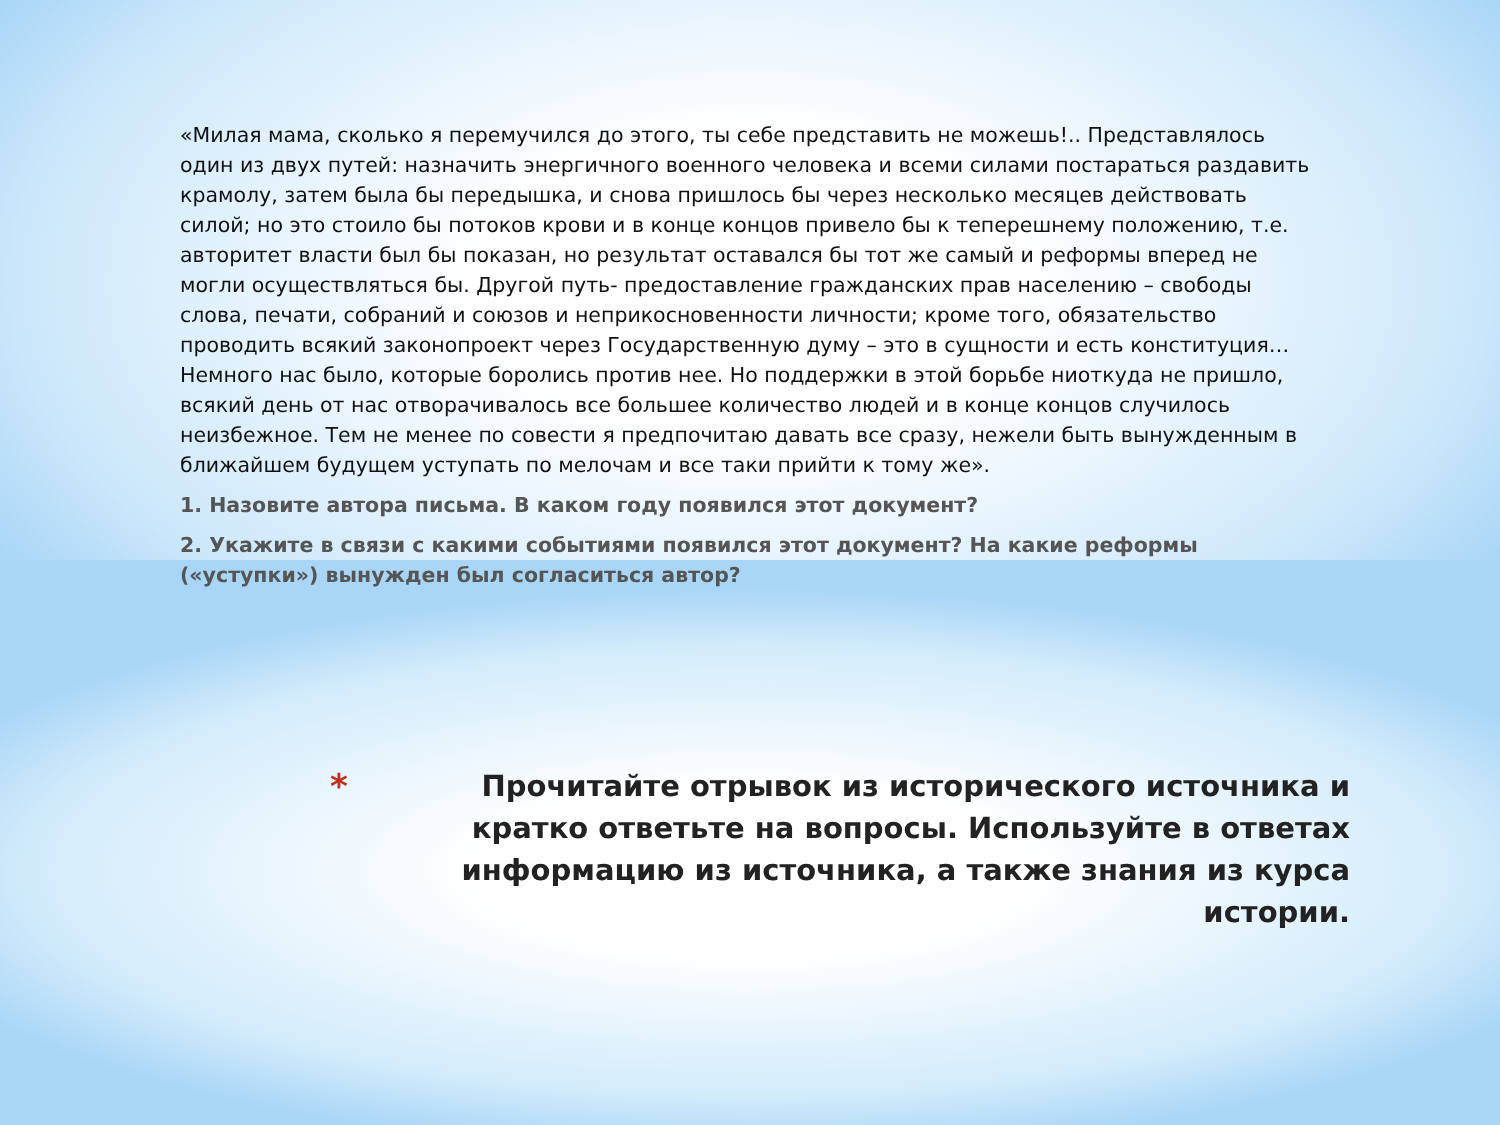«Милая мама, сколько я перемучился до этого, ты себе представить не можешь!.. Представлялось один из двух путей: назначить энергичного военного человека и всеми силами постараться раздавить крамолу, затем была бы передышка, и снова пришлось бы через несколько месяцев действовать силой; но это стоило бы потоков крови и в конце концов привело бы к теперешнему положению, т.е. авторитет власти был бы показан, но результат оставался бы тот же самый и реформы вперед не могли осуществляться бы. Другой путь- предоставление гражданских прав населению – свободы слова, печати, собраний и союзов и неприкосновенности личности; кроме того, обязательство проводить всякий законопроект через Государственную думу – это в сущности и есть конституция… Немного нас было, которые боролись против нее. Но поддержки в этой борьбе ниоткуда не пришло, всякий день от нас отворачивалось все большее количество людей и в конце концов случилось неизбежное. Тем не менее по совести я предпочитаю давать все сразу, нежели быть вынужденным в ближайшем будущем уступать по мелочам и все таки прийти к тому же».
1. Назовите автора письма. В каком году появился этот документ?
2. Укажите в связи с какими событиями появился этот документ? На какие реформы («уступки») вынужден был согласиться автор?
*
Прочитайте отрывок из исторического источника и кратко ответьте на вопросы. Используйте в ответах информацию из источника, а также знания из курса истории.